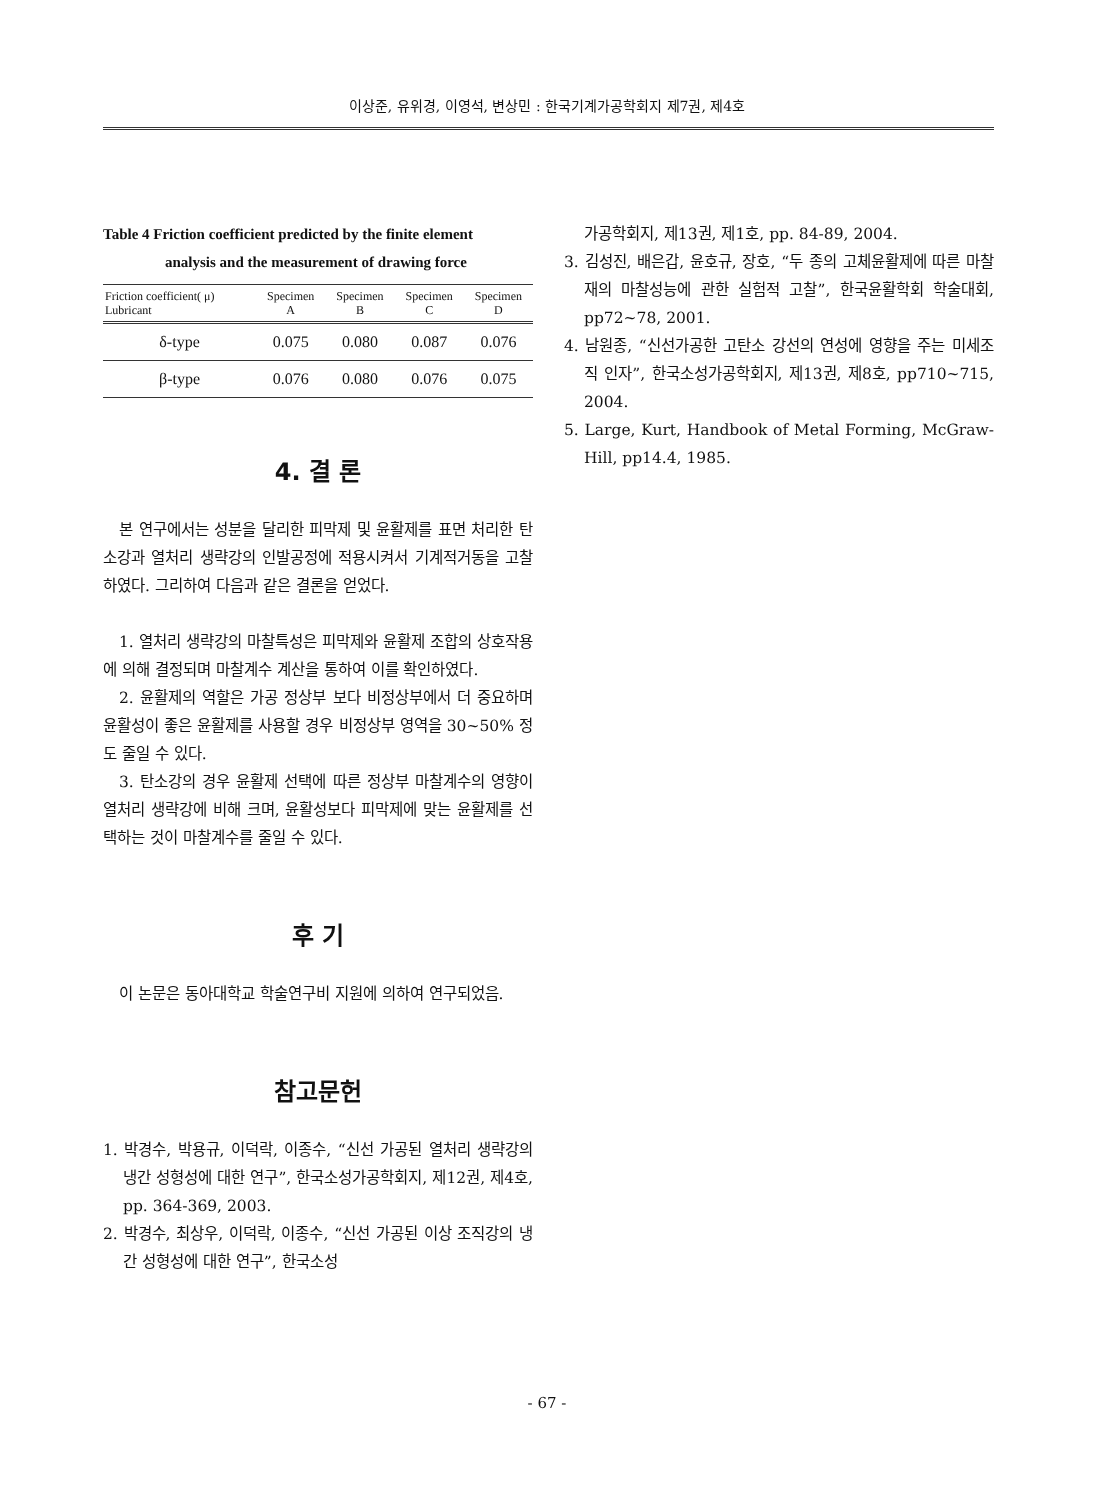이상준, 유위경, 이영석, 변상민 : 한국기계가공학회지 제7권, 제4호
Table 4 Friction coefficient predicted by the finite element
analysis and the measurement of drawing force
| Friction coefficient( μ) Lubricant | Specimen A | Specimen B | Specimen C | Specimen D |
| --- | --- | --- | --- | --- |
| δ-type | 0.075 | 0.080 | 0.087 | 0.076 |
| β-type | 0.076 | 0.080 | 0.076 | 0.075 |
4. 결 론
본 연구에서는 성분을 달리한 피막제 및 윤활제를 표면 처리한 탄소강과 열처리 생략강의 인발공정에 적용시켜서 기계적거동을 고찰하였다. 그리하여 다음과 같은 결론을 얻었다.
1. 열처리 생략강의 마찰특성은 피막제와 윤활제 조합의 상호작용에 의해 결정되며 마찰계수 계산을 통하여 이를 확인하였다.
2. 윤활제의 역할은 가공 정상부 보다 비정상부에서 더 중요하며 윤활성이 좋은 윤활제를 사용할 경우 비정상부 영역을 30~50% 정도 줄일 수 있다.
3. 탄소강의 경우 윤활제 선택에 따른 정상부 마찰계수의 영향이 열처리 생략강에 비해 크며, 윤활성보다 피막제에 맞는 윤활제를 선택하는 것이 마찰계수를 줄일 수 있다.
후 기
이 논문은 동아대학교 학술연구비 지원에 의하여 연구되었음.
참고문헌
1. 박경수, 박용규, 이덕락, 이종수, “신선 가공된 열처리 생략강의 냉간 성형성에 대한 연구”, 한국소성가공학회지, 제12권, 제4호, pp. 364-369, 2003.
2. 박경수, 최상우, 이덕락, 이종수, “신선 가공된 이상 조직강의 냉간 성형성에 대한 연구”, 한국소성
가공학회지, 제13권, 제1호, pp. 84-89, 2004.
3. 김성진, 배은갑, 윤호규, 장호, “두 종의 고체윤활제에 따른 마찰재의 마찰성능에 관한 실험적 고찰”, 한국윤활학회 학술대회, pp72~78, 2001.
4. 남원종, “신선가공한 고탄소 강선의 연성에 영향을 주는 미세조직 인자”, 한국소성가공학회지, 제13권, 제8호, pp710~715, 2004.
5. Large, Kurt, Handbook of Metal Forming, McGraw-Hill, pp14.4, 1985.
- 67 -